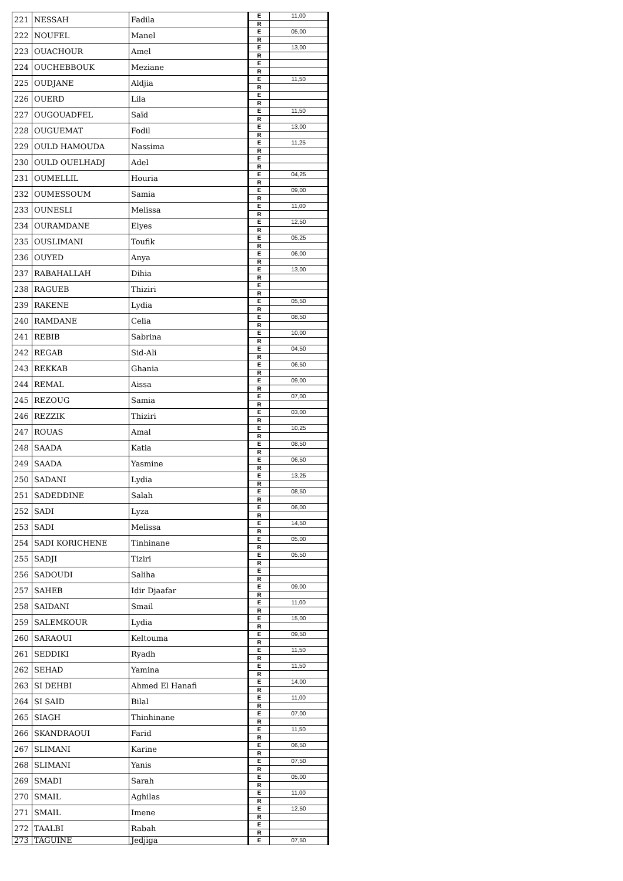| 221 | NESSAH | Fadila | E | 11,00 |
| | | | R | |
| 222 | NOUFEL | Manel | E | 05,00 |
| | | | R | |
| 223 | OUACHOUR | Amel | E | 13,00 |
| | | | R | |
| 224 | OUCHEBBOUK | Meziane | E | |
| | | | R | |
| 225 | OUDJANE | Aldjia | E | 11,50 |
| | | | R | |
| 226 | OUERD | Lila | E | |
| | | | R | |
| 227 | OUGOUADFEL | Saïd | E | 11,50 |
| | | | R | |
| 228 | OUGUEMAT | Fodil | E | 13,00 |
| | | | R | |
| 229 | OULD HAMOUDA | Nassima | E | 11,25 |
| | | | R | |
| 230 | OULD OUELHADJ | Adel | E | |
| | | | R | |
| 231 | OUMELLIL | Houria | E | 04,25 |
| | | | R | |
| 232 | OUMESSOUM | Samia | E | 09,00 |
| | | | R | |
| 233 | OUNESLI | Melissa | E | 11,00 |
| | | | R | |
| 234 | OURAMDANE | Elyes | E | 12,50 |
| | | | R | |
| 235 | OUSLIMANI | Toufik | E | 05,25 |
| | | | R | |
| 236 | OUYED | Anya | E | 06,00 |
| | | | R | |
| 237 | RABAHALLAH | Dihia | E | 13,00 |
| | | | R | |
| 238 | RAGUEB | Thiziri | E | |
| | | | R | |
| 239 | RAKENE | Lydia | E | 05,50 |
| | | | R | |
| 240 | RAMDANE | Celia | E | 08,50 |
| | | | R | |
| 241 | REBIB | Sabrina | E | 10,00 |
| | | | R | |
| 242 | REGAB | Sid-Ali | E | 04,50 |
| | | | R | |
| 243 | REKKAB | Ghania | E | 06,50 |
| | | | R | |
| 244 | REMAL | Aissa | E | 09,00 |
| | | | R | |
| 245 | REZOUG | Samia | E | 07,00 |
| | | | R | |
| 246 | REZZIK | Thiziri | E | 03,00 |
| | | | R | |
| 247 | ROUAS | Amal | E | 10,25 |
| | | | R | |
| 248 | SAADA | Katia | E | 08,50 |
| | | | R | |
| 249 | SAADA | Yasmine | E | 06,50 |
| | | | R | |
| 250 | SADANI | Lydia | E | 13,25 |
| | | | R | |
| 251 | SADEDDINE | Salah | E | 08,50 |
| | | | R | |
| 252 | SADI | Lyza | E | 06,00 |
| | | | R | |
| 253 | SADI | Melissa | E | 14,50 |
| | | | R | |
| 254 | SADI KORICHENE | Tinhinane | E | 05,00 |
| | | | R | |
| 255 | SADJI | Tiziri | E | 05,50 |
| | | | R | |
| 256 | SADOUDI | Saliha | E | |
| | | | R | |
| 257 | SAHEB | Idir Djaafar | E | 09,00 |
| | | | R | |
| 258 | SAIDANI | Smail | E | 11,00 |
| | | | R | |
| 259 | SALEMKOUR | Lydia | E | 15,00 |
| | | | R | |
| 260 | SARAOUI | Keltouma | E | 09,50 |
| | | | R | |
| 261 | SEDDIKI | Ryadh | E | 11,50 |
| | | | R | |
| 262 | SEHAD | Yamina | E | 11,50 |
| | | | R | |
| 263 | SI DEHBI | Ahmed El Hanafi | E | 14,00 |
| | | | R | |
| 264 | SI SAID | Bilal | E | 11,00 |
| | | | R | |
| 265 | SIAGH | Thinhinane | E | 07,00 |
| | | | R | |
| 266 | SKANDRAOUI | Farid | E | 11,50 |
| | | | R | |
| 267 | SLIMANI | Karine | E | 06,50 |
| | | | R | |
| 268 | SLIMANI | Yanis | E | 07,50 |
| | | | R | |
| 269 | SMADI | Sarah | E | 05,00 |
| | | | R | |
| 270 | SMAIL | Aghilas | E | 11,00 |
| | | | R | |
| 271 | SMAIL | Imene | E | 12,50 |
| | | | R | |
| 272 | TAALBI | Rabah | E | |
| | | | R | |
| 273 | TAGUINE | Jedjiga | E | 07,50 |